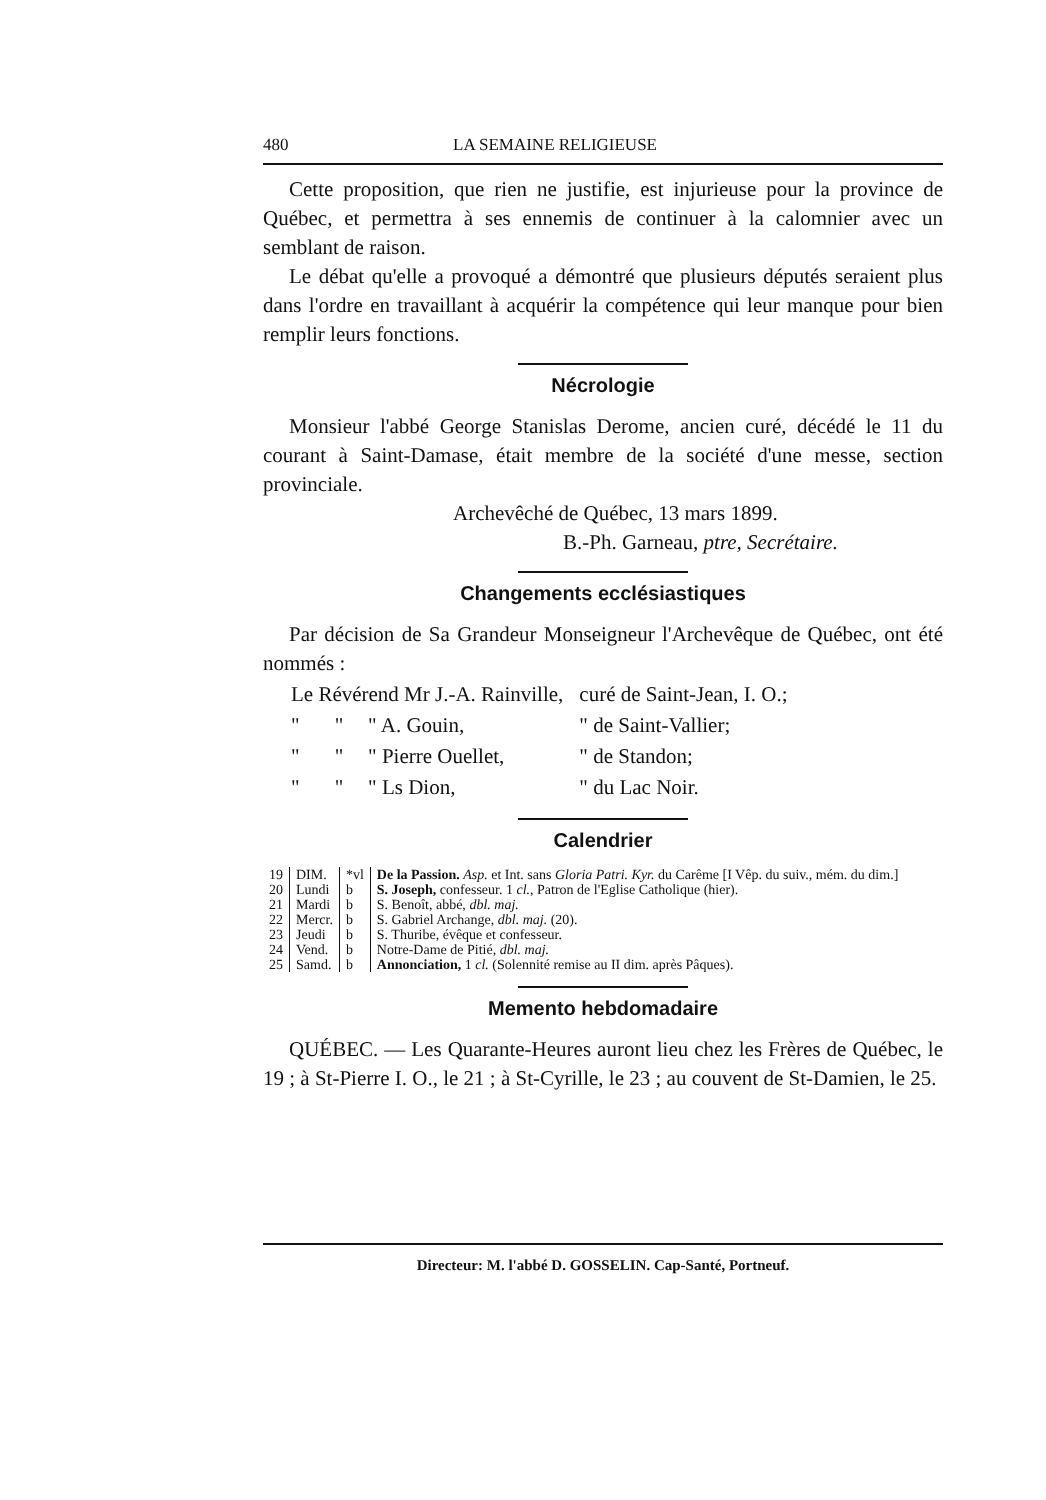480 LA SEMAINE RELIGIEUSE
Cette proposition, que rien ne justifie, est injurieuse pour la province de Québec, et permettra à ses ennemis de continuer à la calomnier avec un semblant de raison.
Le débat qu'elle a provoqué a démontré que plusieurs députés seraient plus dans l'ordre en travaillant à acquérir la compétence qui leur manque pour bien remplir leurs fonctions.
Nécrologie
Monsieur l'abbé George Stanislas Derome, ancien curé, décédé le 11 du courant à Saint-Damase, était membre de la société d'une messe, section provinciale.
Archevêché de Québec, 13 mars 1899.
B.-Ph. Garneau, ptre, Secrétaire.
Changements ecclésiastiques
Par décision de Sa Grandeur Monseigneur l'Archevêque de Québec, ont été nommés :
| Le Révérend Mr J.-A. Rainville, | | | curé de Saint-Jean, I. O.; |
| " | " | " A. Gouin, | " de Saint-Vallier; |
| " | " | " Pierre Ouellet, | " de Standon; |
| " | " | " Ls Dion, | " du Lac Noir. |
Calendrier
| 19 | DIM. | *vl | De la Passion. Asp. et Int. sans Gloria Patri. Kyr. du Carême [I Vêp. du suiv., mém. du dim.] |
| 20 | Lundi | b | S. Joseph, confesseur. 1 cl. , Patron de l'Eglise Catholique (hier). |
| 21 | Mardi | b | S. Benoît, abbé, dbl. maj. |
| 22 | Mercr. | b | S. Gabriel Archange, dbl. maj. (20). |
| 23 | Jeudi | b | S. Thuribe, évêque et confesseur. |
| 24 | Vend. | b | Notre-Dame de Pitié, dbl. maj. |
| 25 | Samd. | b | Annonciation, 1 cl. (Solennité remise au II dim. après Pâques). |
Memento hebdomadaire
QUÉBEC. — Les Quarante-Heures auront lieu chez les Frères de Québec, le 19 ; à St-Pierre I. O., le 21 ; à St-Cyrille, le 23 ; au couvent de St-Damien, le 25.
Directeur: M. l'abbé D. GOSSELIN. Cap-Santé, Portneuf.